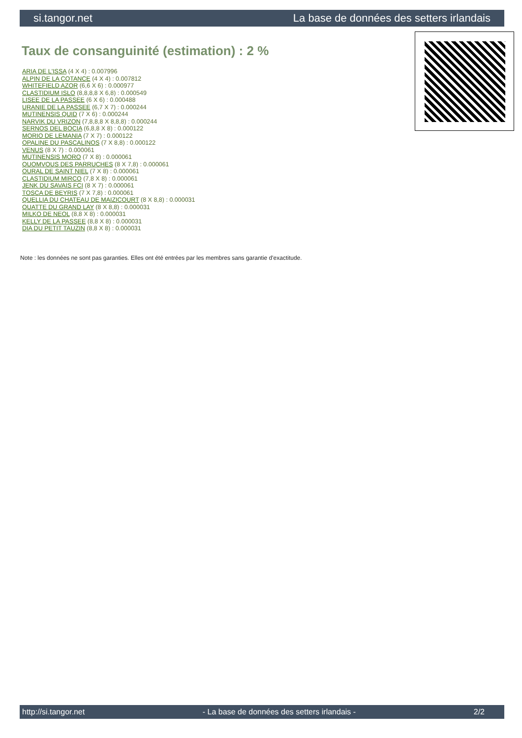si.tangor.net La base de données des setters irlandais
Taux de consanguinité (estimation) : 2 %
ARIA DE L'ISSA (4 X 4) : 0.007996
ALPIN DE LA COTANCE (4 X 4) : 0.007812
WHITEFIELD AZOR (6,6 X 6) : 0.000977
CLASTIDIUM ISLO (8,8,8,8 X 6,8) : 0.000549
LISEE DE LA PASSEE (6 X 6) : 0.000488
URANIE DE LA PASSEE (6,7 X 7) : 0.000244
MUTINENSIS QUID (7 X 6) : 0.000244
NARVIK DU VRIZON (7,8,8,8 X 8,8,8) : 0.000244
SERNOS DEL BOCIA (6,8,8 X 8) : 0.000122
MORIO DE LEMANIA (7 X 7) : 0.000122
OPALINE DU PASCALINOS (7 X 8,8) : 0.000122
VENUS (8 X 7) : 0.000061
MUTINENSIS MORO (7 X 8) : 0.000061
QUOMVOUS DES PARRUCHES (8 X 7,8) : 0.000061
OURAL DE SAINT NIEL (7 X 8) : 0.000061
CLASTIDIUM MIRCO (7,8 X 8) : 0.000061
JENK DU SAVAIS FCI (8 X 7) : 0.000061
TOSCA DE BEYRIS (7 X 7,8) : 0.000061
QUELLIA DU CHATEAU DE MAIZICOURT (8 X 8,8) : 0.000031
QUATTE DU GRAND LAY (8 X 8,8) : 0.000031
MILKO DE NEOL (8,8 X 8) : 0.000031
KELLY DE LA PASSEE (8,8 X 8) : 0.000031
DIA DU PETIT TAUZIN (8,8 X 8) : 0.000031
Note : les données ne sont pas garanties. Elles ont été entrées par les membres sans garantie d'exactitude.
http://si.tangor.net - La base de données des setters irlandais - 2/2